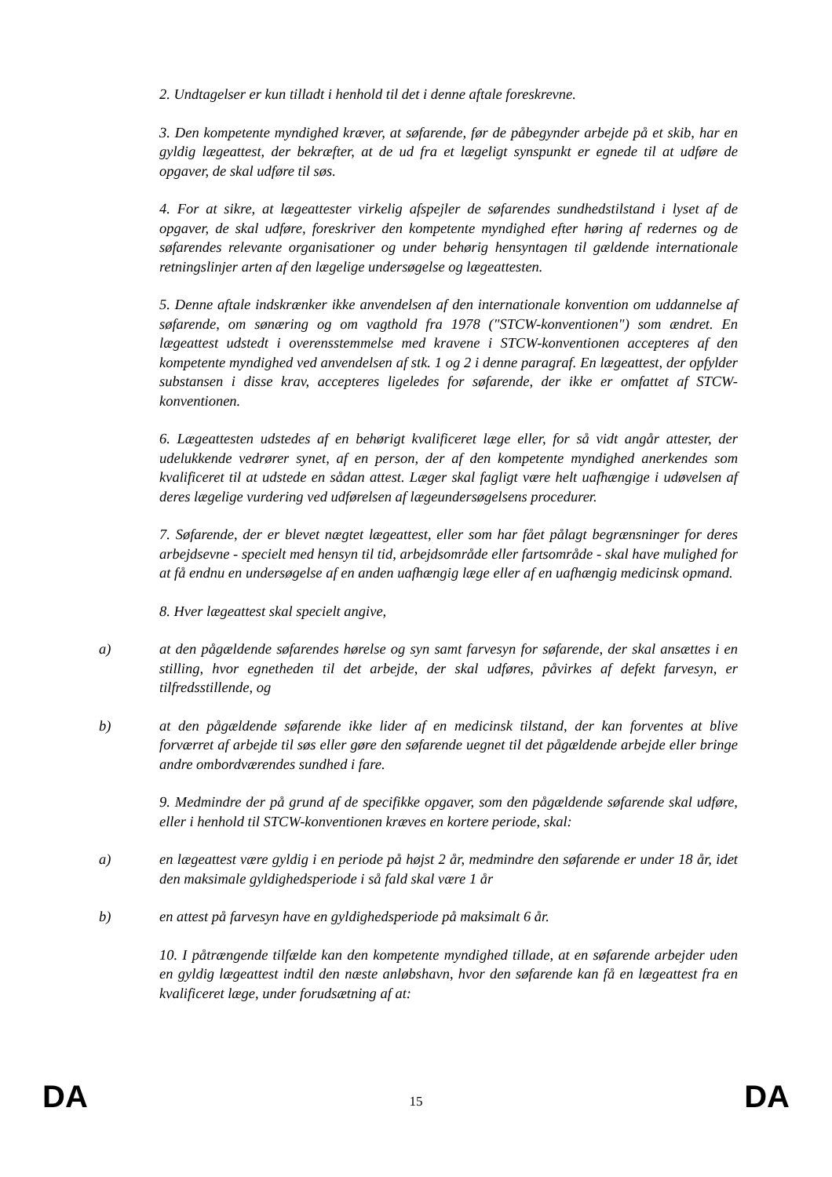2. Undtagelser er kun tilladt i henhold til det i denne aftale foreskrevne.
3. Den kompetente myndighed kræver, at søfarende, før de påbegynder arbejde på et skib, har en gyldig lægeattest, der bekræfter, at de ud fra et lægeligt synspunkt er egnede til at udføre de opgaver, de skal udføre til søs.
4. For at sikre, at lægeattester virkelig afspejler de søfarendes sundhedstilstand i lyset af de opgaver, de skal udføre, foreskriver den kompetente myndighed efter høring af redernes og de søfarendes relevante organisationer og under behørig hensyntagen til gældende internationale retningslinjer arten af den lægelige undersøgelse og lægeattesten.
5. Denne aftale indskrænker ikke anvendelsen af den internationale konvention om uddannelse af søfarende, om sønæring og om vagthold fra 1978 ("STCW-konventionen") som ændret. En lægeattest udstedt i overensstemmelse med kravene i STCW-konventionen accepteres af den kompetente myndighed ved anvendelsen af stk. 1 og 2 i denne paragraf. En lægeattest, der opfylder substansen i disse krav, accepteres ligeledes for søfarende, der ikke er omfattet af STCW-konventionen.
6. Lægeattesten udstedes af en behørigt kvalificeret læge eller, for så vidt angår attester, der udelukkende vedrører synet, af en person, der af den kompetente myndighed anerkendes som kvalificeret til at udstede en sådan attest. Læger skal fagligt være helt uafhængige i udøvelsen af deres lægelige vurdering ved udførelsen af lægeundersøgelsens procedurer.
7. Søfarende, der er blevet nægtet lægeattest, eller som har fået pålagt begrænsninger for deres arbejdsevne - specielt med hensyn til tid, arbejdsområde eller fartsområde - skal have mulighed for at få endnu en undersøgelse af en anden uafhængig læge eller af en uafhængig medicinsk opmand.
8. Hver lægeattest skal specielt angive,
a) at den pågældende søfarendes hørelse og syn samt farvesyn for søfarende, der skal ansættes i en stilling, hvor egnetheden til det arbejde, der skal udføres, påvirkes af defekt farvesyn, er tilfredsstillende, og
b) at den pågældende søfarende ikke lider af en medicinsk tilstand, der kan forventes at blive forværret af arbejde til søs eller gøre den søfarende uegnet til det pågældende arbejde eller bringe andre ombordværendes sundhed i fare.
9. Medmindre der på grund af de specifikke opgaver, som den pågældende søfarende skal udføre, eller i henhold til STCW-konventionen kræves en kortere periode, skal:
a) en lægeattest være gyldig i en periode på højst 2 år, medmindre den søfarende er under 18 år, idet den maksimale gyldighedsperiode i så fald skal være 1 år
b) en attest på farvesyn have en gyldighedsperiode på maksimalt 6 år.
10. I påtrængende tilfælde kan den kompetente myndighed tillade, at en søfarende arbejder uden en gyldig lægeattest indtil den næste anløbshavn, hvor den søfarende kan få en lægeattest fra en kvalificeret læge, under forudsætning af at:
DA 15 DA